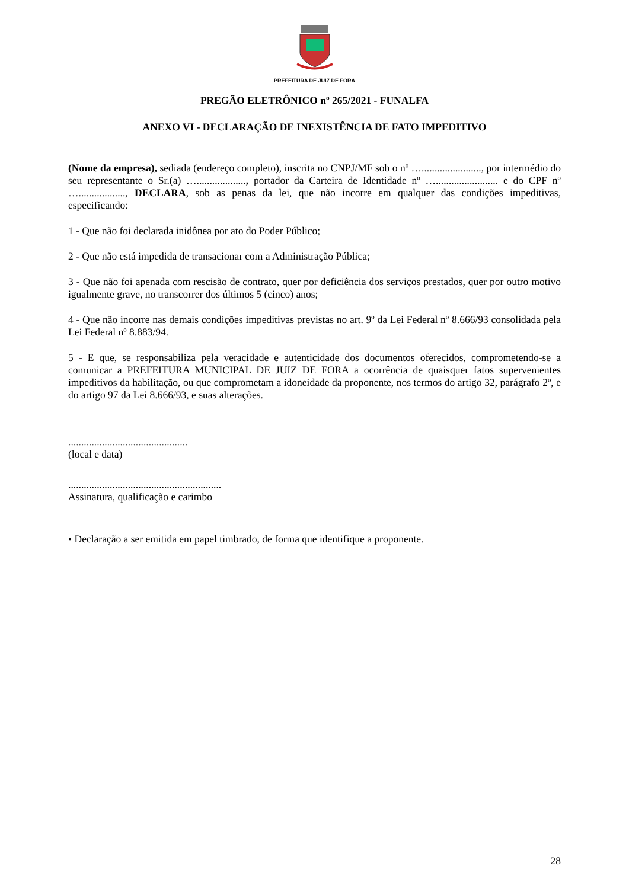PREFEITURA DE JUIZ DE FORA
PREGÃO ELETRÔNICO nº 265/2021 - FUNALFA
ANEXO VI - DECLARAÇÃO DE INEXISTÊNCIA DE FATO IMPEDITIVO
(Nome da empresa), sediada (endereço completo), inscrita no CNPJ/MF sob o nº …......................., por intermédio do seu representante o Sr.(a) …..................., portador da Carteira de Identidade nº …........................ e do CPF nº ….................., DECLARA, sob as penas da lei, que não incorre em qualquer das condições impeditivas, especificando:
1 - Que não foi declarada inidônea por ato do Poder Público;
2 - Que não está impedida de transacionar com a Administração Pública;
3 - Que não foi apenada com rescisão de contrato, quer por deficiência dos serviços prestados, quer por outro motivo igualmente grave, no transcorrer dos últimos 5 (cinco) anos;
4 - Que não incorre nas demais condições impeditivas previstas no art. 9º da Lei Federal nº 8.666/93 consolidada pela Lei Federal nº 8.883/94.
5 - E que, se responsabiliza pela veracidade e autenticidade dos documentos oferecidos, comprometendo-se a comunicar a PREFEITURA MUNICIPAL DE JUIZ DE FORA a ocorrência de quaisquer fatos supervenientes impeditivos da habilitação, ou que comprometam a idoneidade da proponente, nos termos do artigo 32, parágrafo 2º, e do artigo 97 da Lei 8.666/93, e suas alterações.
..............................................
(local e data)
...........................................................
Assinatura, qualificação e carimbo
• Declaração a ser emitida em papel timbrado, de forma que identifique a proponente.
28